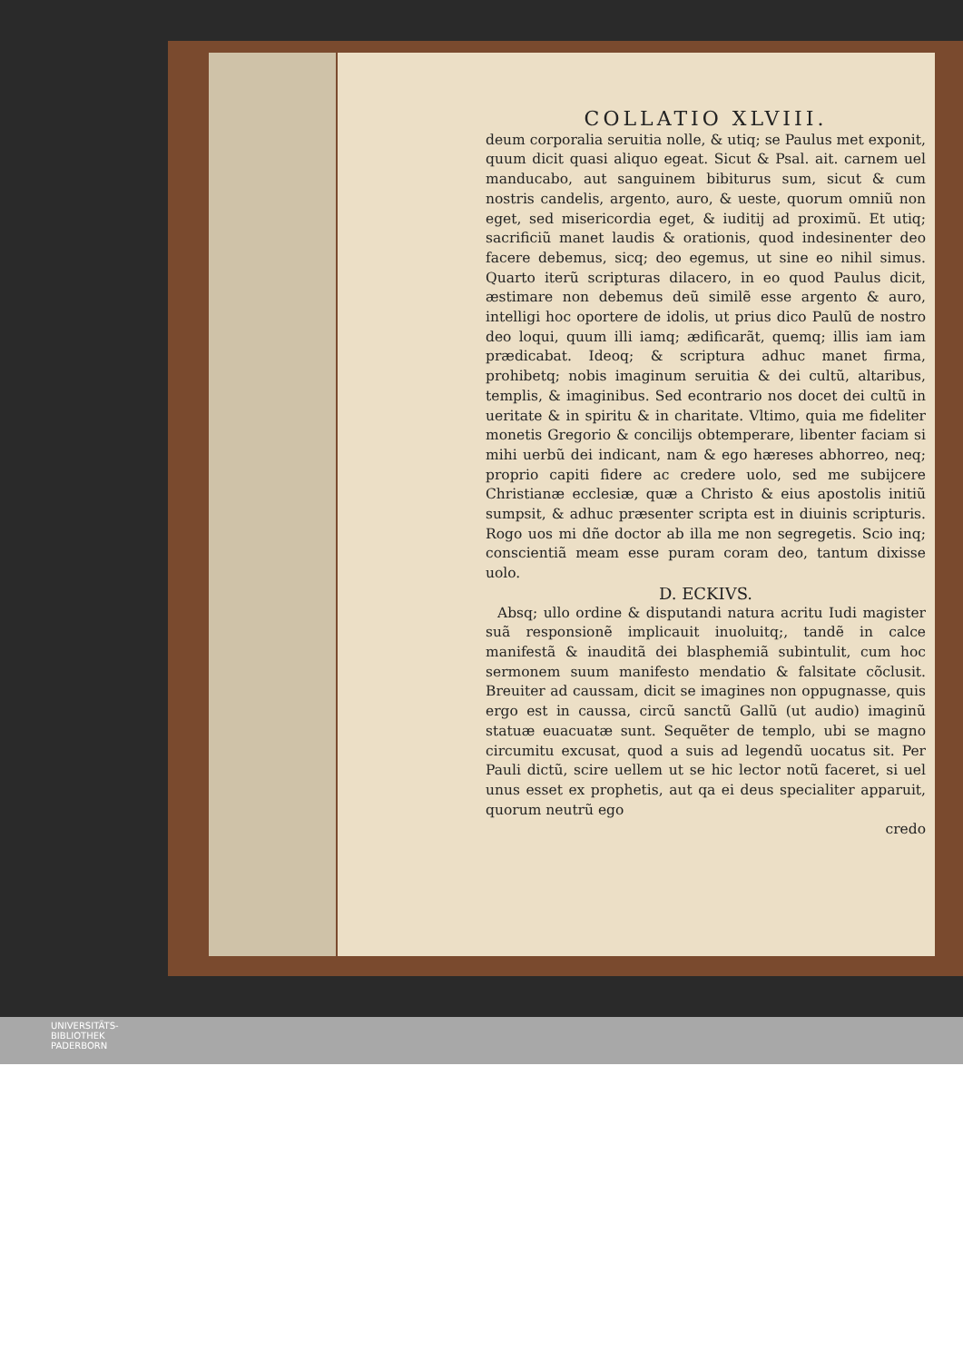COLLATIO XLVIII.
deum corporalia seruitia nolle, & utiq; se Paulus met exponit, quum dicit quasi aliquo egeat. Sicut & Psal. ait. carnem uel manducabo, aut sanguinem bibiturus sum, sicut & cum nostris candelis, argento, auro, & ueste, quorum omniũ non eget, sed misericordia eget, & iuditij ad proximũ. Et utiq; sacrificiũ manet laudis & orationis, quod indesinenter deo facere debemus, sicq; deo egemus, ut sine eo nihil simus. Quarto iterũ scripturas dilacero, in eo quod Paulus dicit, æstimare non debemus deũ similẽ esse argento & auro, intelligi hoc oportere de idolis, ut prius dico Paulũ de nostro deo loqui, quum illi iamq; ædificarãt, quemq; illis iam iam prædicabat. Ideoq; & scriptura adhuc manet firma, prohibetq; nobis imaginum seruitia & dei cultũ, altaribus, templis, & imaginibus. Sed econtrario nos docet dei cultũ in ueritate & in spiritu & in charitate. Vltimo, quia me fideliter monetis Gregorio & concilijs obtemperare, libenter faciam si mihi uerbũ dei indicant, nam & ego hæreses abhorreo, neq; proprio capiti fidere ac credere uolo, sed me subijcere Christianæ ecclesiæ, quæ a Christo & eius apostolis initiũ sumpsit, & adhuc præsenter scripta est in diuinis scripturis. Rogo uos mi dñe doctor ab illa me non segregetis. Scio inq; conscientiã meam esse puram coram deo, tantum dixisse uolo.
D. ECKIVS.
Absq; ullo ordine & disputandi natura acritu Iudi magister suã responsionẽ implicauit inuoluitq;, tandẽ in calce manifestã & inauditã dei blasphemiã subintulit, cum hoc sermonem suum manifesto mendatio & falsitate cõclusit. Breuiter ad caussam, dicit se imagines non oppugnasse, quis ergo est in caussa, circũ sanctũ Gallũ (ut audio) imaginũ statuæ euacuatæ sunt. Sequẽter de templo, ubi se magno circumitu excusat, quod a suis ad legendũ uocatus sit. Per Pauli dictũ, scire uellem ut se hic lector notũ faceret, si uel unus esset ex prophetis, aut qa ei deus specialiter apparuit, quorum neutrũ ego
credo
UNIVERSITÄTS-
BIBLIOTHEK
PADERBORN